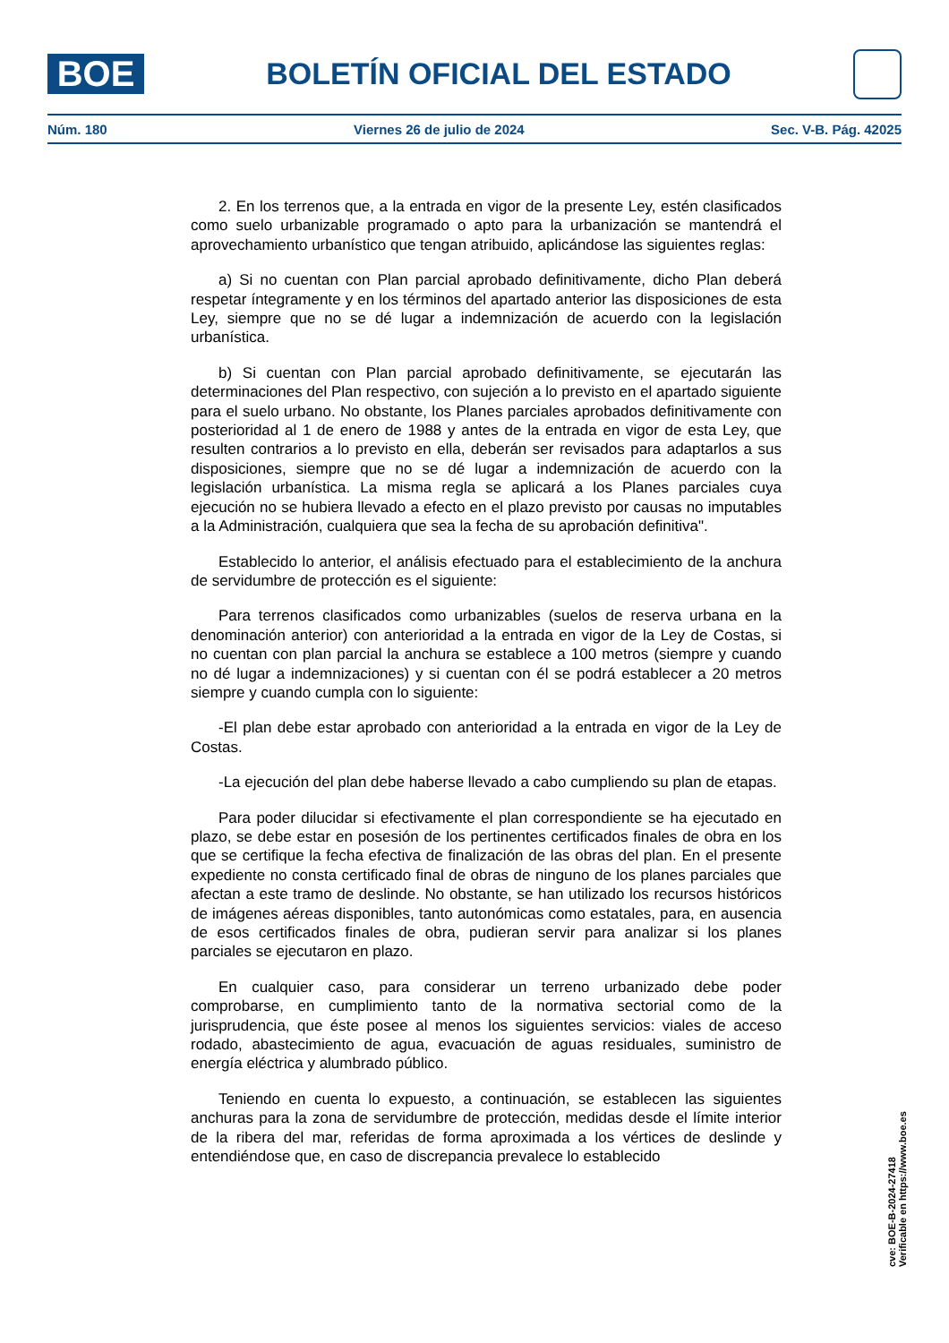BOE
BOLETÍN OFICIAL DEL ESTADO
Núm. 180 Viernes 26 de julio de 2024 Sec. V-B. Pág. 42025
2. En los terrenos que, a la entrada en vigor de la presente Ley, estén clasificados como suelo urbanizable programado o apto para la urbanización se mantendrá el aprovechamiento urbanístico que tengan atribuido, aplicándose las siguientes reglas:
a) Si no cuentan con Plan parcial aprobado definitivamente, dicho Plan deberá respetar íntegramente y en los términos del apartado anterior las disposiciones de esta Ley, siempre que no se dé lugar a indemnización de acuerdo con la legislación urbanística.
b) Si cuentan con Plan parcial aprobado definitivamente, se ejecutarán las determinaciones del Plan respectivo, con sujeción a lo previsto en el apartado siguiente para el suelo urbano. No obstante, los Planes parciales aprobados definitivamente con posterioridad al 1 de enero de 1988 y antes de la entrada en vigor de esta Ley, que resulten contrarios a lo previsto en ella, deberán ser revisados para adaptarlos a sus disposiciones, siempre que no se dé lugar a indemnización de acuerdo con la legislación urbanística. La misma regla se aplicará a los Planes parciales cuya ejecución no se hubiera llevado a efecto en el plazo previsto por causas no imputables a la Administración, cualquiera que sea la fecha de su aprobación definitiva".
Establecido lo anterior, el análisis efectuado para el establecimiento de la anchura de servidumbre de protección es el siguiente:
Para terrenos clasificados como urbanizables (suelos de reserva urbana en la denominación anterior) con anterioridad a la entrada en vigor de la Ley de Costas, si no cuentan con plan parcial la anchura se establece a 100 metros (siempre y cuando no dé lugar a indemnizaciones) y si cuentan con él se podrá establecer a 20 metros siempre y cuando cumpla con lo siguiente:
-El plan debe estar aprobado con anterioridad a la entrada en vigor de la Ley de Costas.
-La ejecución del plan debe haberse llevado a cabo cumpliendo su plan de etapas.
Para poder dilucidar si efectivamente el plan correspondiente se ha ejecutado en plazo, se debe estar en posesión de los pertinentes certificados finales de obra en los que se certifique la fecha efectiva de finalización de las obras del plan. En el presente expediente no consta certificado final de obras de ninguno de los planes parciales que afectan a este tramo de deslinde. No obstante, se han utilizado los recursos históricos de imágenes aéreas disponibles, tanto autonómicas como estatales, para, en ausencia de esos certificados finales de obra, pudieran servir para analizar si los planes parciales se ejecutaron en plazo.
En cualquier caso, para considerar un terreno urbanizado debe poder comprobarse, en cumplimiento tanto de la normativa sectorial como de la jurisprudencia, que éste posee al menos los siguientes servicios: viales de acceso rodado, abastecimiento de agua, evacuación de aguas residuales, suministro de energía eléctrica y alumbrado público.
Teniendo en cuenta lo expuesto, a continuación, se establecen las siguientes anchuras para la zona de servidumbre de protección, medidas desde el límite interior de la ribera del mar, referidas de forma aproximada a los vértices de deslinde y entendiéndose que, en caso de discrepancia prevalece lo establecido
cve: BOE-B-2024-27418
Verificable en https://www.boe.es